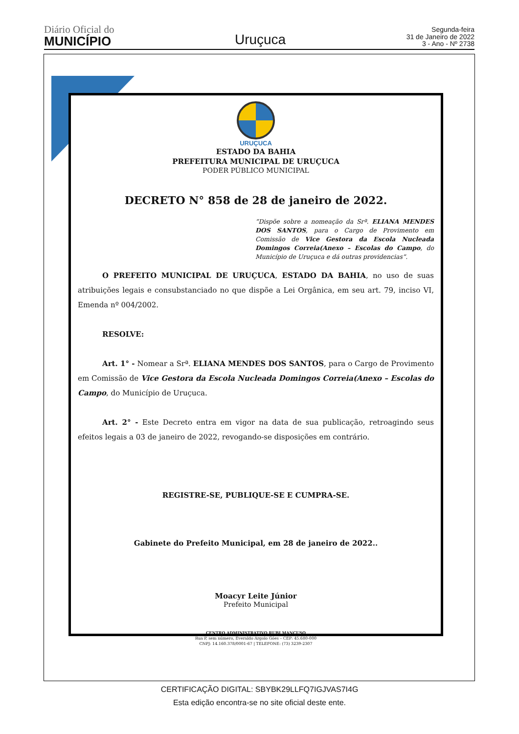Diário Oficial do
MUNICÍPIO
Uruçuca
Segunda-feira
31 de Janeiro de 2022
3 - Ano - Nº 2738
URUÇUCA
ESTADO DA BAHIA
PREFEITURA MUNICIPAL DE URUÇUCA
PODER PÚBLICO MUNICIPAL
DECRETO N° 858 de 28 de janeiro de 2022.
“Dispõe sobre a nomeação da Srª. ELIANA MENDES DOS SANTOS, para o Cargo de Provimento em Comissão de Vice Gestora da Escola Nucleada Domingos Correia(Anexo – Escolas do Campo, do Município de Uruçuca e dá outras providencias”.
O PREFEITO MUNICIPAL DE URUÇUCA, ESTADO DA BAHIA, no uso de suas atribuições legais e consubstanciado no que dispõe a Lei Orgânica, em seu art. 79, inciso VI, Emenda nº 004/2002.
RESOLVE:
Art. 1° - Nomear a Srª. ELIANA MENDES DOS SANTOS, para o Cargo de Provimento em Comissão de Vice Gestora da Escola Nucleada Domingos Correia(Anexo – Escolas do Campo, do Município de Uruçuca.
Art. 2° - Este Decreto entra em vigor na data de sua publicação, retroagindo seus efeitos legais a 03 de janeiro de 2022, revogando-se disposições em contrário.
REGISTRE-SE, PUBLIQUE-SE E CUMPRA-SE.
Gabinete do Prefeito Municipal, em 28 de janeiro de 2022..
Moacyr Leite Júnior
Prefeito Municipal
CENTRO ADMINISTRATIVO RUBI MANCUSO
Rua P, sem número, Everaldo Argolo Góes – CEP: 45.680-000
CNPJ: 14.160.378/0001-67 | TELEFONE: (73) 3239-2307
CERTIFICAÇÃO DIGITAL: SBYBK29LLFQ7IGJVAS7I4G
Esta edição encontra-se no site oficial deste ente.